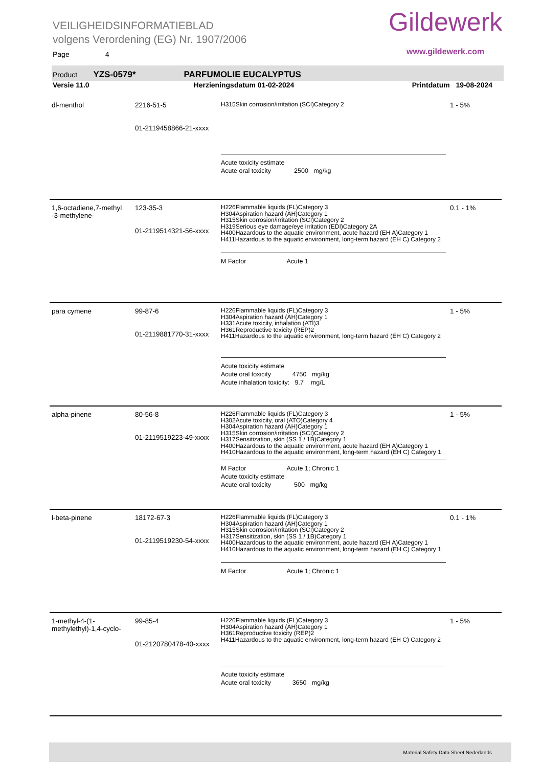VEILIGHEIDSINFORMATIEBLAD
volgens Verordening (EG) Nr. 1907/2006
Page 4
Gildewerk
www.gildewerk.com
Product YZS-0579* PARFUMOLIE EUCALYPTUS
Versie 11.0 Herzieningsdatum 01-02-2024 Printdatum 19-08-2024
| dl-menthol | 2216-51-5 01-2119458866-21-xxxx | H315Skin corrosion/irritation (SCI)Category 2 Acute toxicity estimate Acute oral toxicity 2500 mg/kg | 1 - 5% |
| 1,6-octadiene,7-methyl -3-methylene- | 123-35-3 01-2119514321-56-xxxx | H226Flammable liquids (FL)Category 3 H304Aspiration hazard (AH)Category 1 H315Skin corrosion/irritation (SCI)Category 2 H319Serious eye damage/eye irritation (EDI)Category 2A H400Hazardous to the aquatic environment, acute hazard (EH A)Category 1 H411Hazardous to the aquatic environment, long-term hazard (EH C) Category 2 M Factor Acute 1 | 0.1 - 1% |
| para cymene | 99-87-6 01-2119881770-31-xxxx | H226Flammable liquids (FL)Category 3 H304Aspiration hazard (AH)Category 1 H331Acute toxicity, inhalation (ATI)3 H361Reproductive toxicity (REP)2 H411Hazardous to the aquatic environment, long-term hazard (EH C) Category 2 Acute toxicity estimate Acute oral toxicity 4750 mg/kg Acute inhalation toxicity: 9.7 mg/L | 1 - 5% |
| alpha-pinene | 80-56-8 01-2119519223-49-xxxx | H226Flammable liquids (FL)Category 3 H302Acute toxicity, oral (ATO)Category 4 H304Aspiration hazard (AH)Category 1 H315Skin corrosion/irritation (SCI)Category 2 H317Sensitization, skin (SS 1 / 1B)Category 1 H400Hazardous to the aquatic environment, acute hazard (EH A)Category 1 H410Hazardous to the aquatic environment, long-term hazard (EH C) Category 1 M Factor Acute 1; Chronic 1 Acute toxicity estimate Acute oral toxicity 500 mg/kg | 1 - 5% |
| l-beta-pinene | 18172-67-3 01-2119519230-54-xxxx | H226Flammable liquids (FL)Category 3 H304Aspiration hazard (AH)Category 1 H315Skin corrosion/irritation (SCI)Category 2 H317Sensitization, skin (SS 1 / 1B)Category 1 H400Hazardous to the aquatic environment, acute hazard (EH A)Category 1 H410Hazardous to the aquatic environment, long-term hazard (EH C) Category 1 M Factor Acute 1; Chronic 1 | 0.1 - 1% |
| 1-methyl-4-(1-methylethyl)-1,4-cyclo- | 99-85-4 01-2120780478-40-xxxx | H226Flammable liquids (FL)Category 3 H304Aspiration hazard (AH)Category 1 H361Reproductive toxicity (REP)2 H411Hazardous to the aquatic environment, long-term hazard (EH C) Category 2 Acute toxicity estimate Acute oral toxicity 3650 mg/kg | 1 - 5% |
Material Safety Data Sheet Nederlands